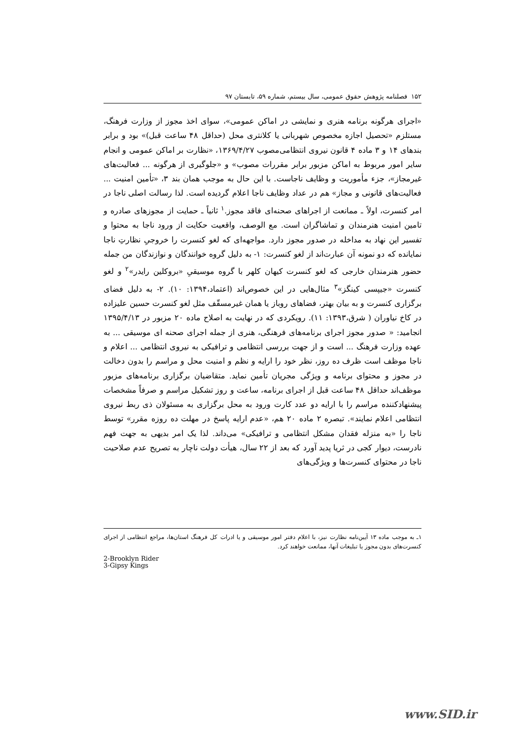۱۵۲ فصلنامه پژوهش حقوق عمومی، سال بیستم، شماره ۵۹، تابستان ۹۷
«اجرای هرگونه برنامه هنری و نمایشی در اماکن عمومی»، سوای اخذ مجوز از وزارت فرهنگ، مستلزم «تحصیل اجازه مخصوص شهربانی یا کلانتری محل (حداقل ۴۸ ساعت قبل)» بود و برابر بندهای ۱۴ و ۳ ماده ۴ قانون نیروی انتظامی‌مصوب ۱۳۶۹/۴/۲۷، «نظارت بر اماکن عمومی و انجام سایر امور مربوط به اماکن مزبور برابر مقررات مصوب» و «جلوگیری از هرگونه ... فعالیت‌های غیرمجاز»، جزء مأموریت و وظایف ناجاست. با این حال به موجب همان بند ۳، «تأمین امنیت ... فعالیت‌های قانونی و مجاز» هم در عداد وظایف ناجا اعلام گردیده است. لذا رسالت اصلی ناجا در امر کنسرت، اولاً ـ ممانعت از اجراهای صحنه‌ای فاقد مجوز.<sup>۱</sup> ثانیاً ـ حمایت از مجوزهای صادره و تامین امنیت هنرمندان و تماشاگران است. مع الوصف، واقعیت حکایت از ورود ناجا به محتوا و تفسیر این نهاد به مداخله در صدور مجوز دارد. مواجهه‌ای که لغو کنسرت را خروجیِ نظارتِ ناجا نمایانده که دو نمونه آن عبارت‌اند از لغو کنسرت: ۱- به دلیل گروه خوانندگان و نوازندگان من جمله حضور هنرمندان خارجی که لغو کنسرت کیهان کلهر با گروه موسیقیِ «بروکلین رایدر»<sup>۲</sup> و لغو کنسرت «جیپسی کینگز»<sup>۳</sup> مثال‌هایی در این خصوص‌اند (اعتماد،۱۳۹۴: ۱۰). ۲- به دلیل فضای برگزاری کنسرت و به بیان بهتر، فضاهای روباز یا همان غیرمسقّف مثل لغو کنسرت حسین علیزاده در کاخ نیاوران ( شرق،۱۳۹۳: ۱۱). رویکردی که در نهایت به اصلاح ماده ۲۰ مزبور در ۱۳۹۵/۴/۱۳ انجامید: « صدور مجوز اجرای برنامه‌های فرهنگی، هنری از جمله اجرای صحنه ای موسیقی ... به عهده وزارت فرهنگ ... است و از جهت بررسی انتظامی و ترافیکی به نیروی انتظامی ... اعلام و ناجا موظف است ظرف ده روز، نظر خود را ارایه و نظم و امنیت محل و مراسم را بدون دخالت در مجوز و محتوای برنامه و ویژگی مجریان تأمین نماید. متقاضیان برگزاری برنامه‌های مزبور موظف‌اند حداقل ۴۸ ساعت قبل از اجرای برنامه، ساعت و روز تشکیل مراسم و صرفاً مشخصات پیشنهادکننده مراسم را با ارایه دو عدد کارت ورود به محل برگزاری به مسئولان ذی ربط نیروی انتظامی اعلام نمایند». تبصره ۲ ماده ۲۰ هم، «عدم ارایه پاسخ در مهلت ده روزه مقرر» توسط ناجا را «به منزله فقدان مشکل انتظامی و ترافیکی» می‌داند. لذا یک امر بدیهی به جهت فهم نادرست، دیوار کجی در ثریا پدید آورد که بعد از ۲۲ سال، هیأت دولت ناچار به تصریح عدم صلاحیت ناجا در محتوای کنسرت‌ها و ویژگی‌های
۱ـ به موجب ماده ۱۳ آیین‌نامه نظارت نیز، با اعلام دفتر امور موسیقی و یا ادرات کل فرهنگ استان‌ها، مراجع انتظامی از اجرای کنسرت‌های بدون مجوز یا تبلیغات آنها، ممانعت خواهند کرد.
2-Brooklyn Rider
3-Gipsy Kings
www.SID.ir